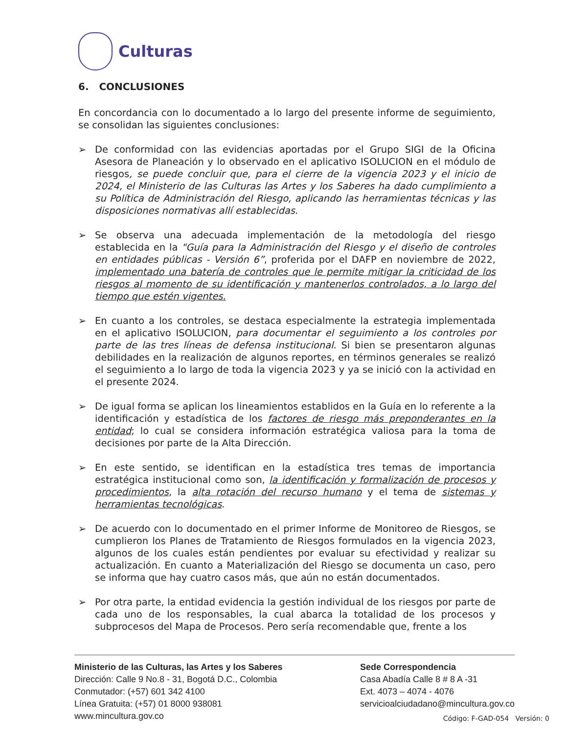Culturas
6. CONCLUSIONES
En concordancia con lo documentado a lo largo del presente informe de seguimiento, se consolidan las siguientes conclusiones:
➢ De conformidad con las evidencias aportadas por el Grupo SIGI de la Oficina Asesora de Planeación y lo observado en el aplicativo ISOLUCION en el módulo de riesgos, se puede concluir que, para el cierre de la vigencia 2023 y el inicio de 2024, el Ministerio de las Culturas las Artes y los Saberes ha dado cumplimiento a su Política de Administración del Riesgo, aplicando las herramientas técnicas y las disposiciones normativas allí establecidas.
➢ Se observa una adecuada implementación de la metodología del riesgo establecida en la "Guía para la Administración del Riesgo y el diseño de controles en entidades públicas - Versión 6”, proferida por el DAFP en noviembre de 2022, implementado una batería de controles que le permite mitigar la criticidad de los riesgos al momento de su identificación y mantenerlos controlados, a lo largo del tiempo que estén vigentes.
➢ En cuanto a los controles, se destaca especialmente la estrategia implementada en el aplicativo ISOLUCION, para documentar el seguimiento a los controles por parte de las tres líneas de defensa institucional. Si bien se presentaron algunas debilidades en la realización de algunos reportes, en términos generales se realizó el seguimiento a lo largo de toda la vigencia 2023 y ya se inició con la actividad en el presente 2024.
➢ De igual forma se aplican los lineamientos establidos en la Guía en lo referente a la identificación y estadística de los factores de riesgo más preponderantes en la entidad; lo cual se considera información estratégica valiosa para la toma de decisiones por parte de la Alta Dirección.
➢ En este sentido, se identifican en la estadística tres temas de importancia estratégica institucional como son, la identificación y formalización de procesos y procedimientos, la alta rotación del recurso humano y el tema de sistemas y herramientas tecnológicas.
➢ De acuerdo con lo documentado en el primer Informe de Monitoreo de Riesgos, se cumplieron los Planes de Tratamiento de Riesgos formulados en la vigencia 2023, algunos de los cuales están pendientes por evaluar su efectividad y realizar su actualización. En cuanto a Materialización del Riesgo se documenta un caso, pero se informa que hay cuatro casos más, que aún no están documentados.
➢ Por otra parte, la entidad evidencia la gestión individual de los riesgos por parte de cada uno de los responsables, la cual abarca la totalidad de los procesos y subprocesos del Mapa de Procesos. Pero sería recomendable que, frente a los
Ministerio de las Culturas, las Artes y los Saberes
Dirección: Calle 9 No.8 - 31, Bogotá D.C., Colombia
Conmutador: (+57) 601 342 4100
Línea Gratuita: (+57) 01 8000 938081
www.mincultura.gov.co
Sede Correspondencia
Casa Abadía Calle 8 # 8 A -31
Ext. 4073 – 4074 - 4076
servicioalciudadano@mincultura.gov.co
Código: F-GAD-054 Versión: 0